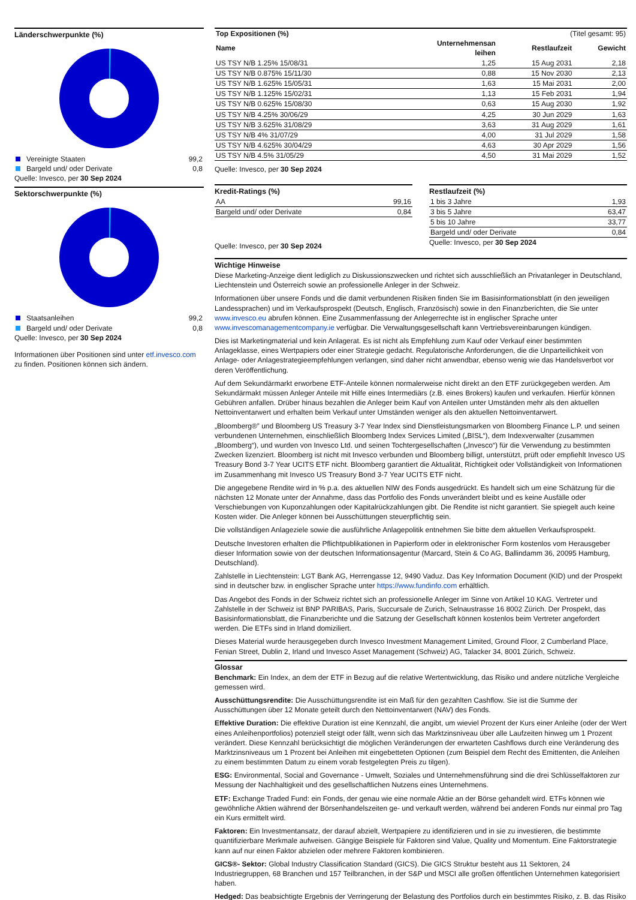Länderschwerpunkte (%)
| Vereinigte Staaten | 99,2 |
| Bargeld und/ oder Derivate | 0,8 |
Quelle: Invesco, per 30 Sep 2024
Sektorschwerpunkte (%)
| Staatsanleihen | 99,2 |
| Bargeld und/ oder Derivate | 0,8 |
Quelle: Invesco, per 30 Sep 2024
Informationen über Positionen sind unter etf.invesco.com zu finden. Positionen können sich ändern.
| Top Expositionen (%) | | (Titel gesamt: 95) | |
| Name | Unternehmensan leihen | Restlaufzeit | Gewicht |
| US TSY N/B 1.25% 15/08/31 | 1,25 | 15 Aug 2031 | 2,18 |
| US TSY N/B 0.875% 15/11/30 | 0,88 | 15 Nov 2030 | 2,13 |
| US TSY N/B 1.625% 15/05/31 | 1,63 | 15 Mai 2031 | 2,00 |
| US TSY N/B 1.125% 15/02/31 | 1,13 | 15 Feb 2031 | 1,94 |
| US TSY N/B 0.625% 15/08/30 | 0,63 | 15 Aug 2030 | 1,92 |
| US TSY N/B 4.25% 30/06/29 | 4,25 | 30 Jun 2029 | 1,63 |
| US TSY N/B 3.625% 31/08/29 | 3,63 | 31 Aug 2029 | 1,61 |
| US TSY N/B 4% 31/07/29 | 4,00 | 31 Jul 2029 | 1,58 |
| US TSY N/B 4.625% 30/04/29 | 4,63 | 30 Apr 2029 | 1,56 |
| US TSY N/B 4.5% 31/05/29 | 4,50 | 31 Mai 2029 | 1,52 |
Quelle: Invesco, per 30 Sep 2024
Kredit-Ratings (%)
| AA | 99,16 |
| Bargeld und/ oder Derivate | 0,84 |
Quelle: Invesco, per 30 Sep 2024
Restlaufzeit (%)
| 1 bis 3 Jahre | 1,93 |
| 3 bis 5 Jahre | 63,47 |
| 5 bis 10 Jahre | 33,77 |
| Bargeld und/ oder Derivate | 0,84 |
Quelle: Invesco, per 30 Sep 2024
Wichtige Hinweise
Diese Marketing-Anzeige dient lediglich zu Diskussionszwecken und richtet sich ausschließlich an Privatanleger in Deutschland, Liechtenstein und Österreich sowie an professionelle Anleger in der Schweiz.
Informationen über unsere Fonds und die damit verbundenen Risiken finden Sie im Basisinformationsblatt (in den jeweiligen Landessprachen) und im Verkaufsprospekt (Deutsch, Englisch, Französisch) sowie in den Finanzberichten, die Sie unter www.invesco.eu abrufen können. Eine Zusammenfassung der Anlegerrechte ist in englischer Sprache unter www.invescomanagementcompany.ie verfügbar. Die Verwaltungsgesellschaft kann Vertriebsvereinbarungen kündigen.
Dies ist Marketingmaterial und kein Anlagerat. Es ist nicht als Empfehlung zum Kauf oder Verkauf einer bestimmten Anlageklasse, eines Wertpapiers oder einer Strategie gedacht. Regulatorische Anforderungen, die die Unparteilichkeit von Anlage- oder Anlagestrategieempfehlungen verlangen, sind daher nicht anwendbar, ebenso wenig wie das Handelsverbot vor deren Veröffentlichung.
Auf dem Sekundärmarkt erworbene ETF-Anteile können normalerweise nicht direkt an den ETF zurückgegeben werden. Am Sekundärmakt müssen Anleger Anteile mit Hilfe eines Intermediärs (z.B. eines Brokers) kaufen und verkaufen. Hierfür können Gebühren anfallen. Drüber hinaus bezahlen die Anleger beim Kauf von Anteilen unter Umständen mehr als den aktuellen Nettoinventarwert und erhalten beim Verkauf unter Umständen weniger als den aktuellen Nettoinventarwert.
„Bloomberg®” und Bloomberg US Treasury 3-7 Year Index sind Dienstleistungsmarken von Bloomberg Finance L.P. und seinen verbundenen Unternehmen, einschließlich Bloomberg Index Services Limited („BISL“), dem Indexverwalter (zusammen „Bloomberg“), und wurden von Invesco Ltd. und seinen Tochtergesellschaften („Invesco“) für die Verwendung zu bestimmten Zwecken lizenziert. Bloomberg ist nicht mit Invesco verbunden und Bloomberg billigt, unterstützt, prüft oder empfiehlt Invesco US Treasury Bond 3-7 Year UCITS ETF nicht. Bloomberg garantiert die Aktualität, Richtigkeit oder Vollständigkeit von Informationen im Zusammenhang mit Invesco US Treasury Bond 3-7 Year UCITS ETF nicht.
Die angegebene Rendite wird in % p.a. des aktuellen NIW des Fonds ausgedrückt. Es handelt sich um eine Schätzung für die nächsten 12 Monate unter der Annahme, dass das Portfolio des Fonds unverändert bleibt und es keine Ausfälle oder Verschiebungen von Kuponzahlungen oder Kapitalrückzahlungen gibt. Die Rendite ist nicht garantiert. Sie spiegelt auch keine Kosten wider. Die Anleger können bei Ausschüttungen steuerpflichtig sein.
Die vollständigen Anlageziele sowie die ausführliche Anlagepolitik entnehmen Sie bitte dem aktuellen Verkaufsprospekt.
Deutsche Investoren erhalten die Pflichtpublikationen in Papierform oder in elektronischer Form kostenlos vom Herausgeber dieser Information sowie von der deutschen Informationsagentur (Marcard, Stein & Co AG, Ballindamm 36, 20095 Hamburg, Deutschland).
Zahlstelle in Liechtenstein: LGT Bank AG, Herrengasse 12, 9490 Vaduz. Das Key Information Document (KID) und der Prospekt sind in deutscher bzw. in englischer Sprache unter https://www.fundinfo.com erhältlich.
Das Angebot des Fonds in der Schweiz richtet sich an professionelle Anleger im Sinne von Artikel 10 KAG. Vertreter und Zahlstelle in der Schweiz ist BNP PARIBAS, Paris, Succursale de Zurich, Selnaustrasse 16 8002 Zürich. Der Prospekt, das Basisinformationsblatt, die Finanzberichte und die Satzung der Gesellschaft können kostenlos beim Vertreter angefordert werden. Die ETFs sind in Irland domiziliert.
Dieses Material wurde herausgegeben durch Invesco Investment Management Limited, Ground Floor, 2 Cumberland Place, Fenian Street, Dublin 2, Irland und Invesco Asset Management (Schweiz) AG, Talacker 34, 8001 Zürich, Schweiz.
Glossar
Benchmark: Ein Index, an dem der ETF in Bezug auf die relative Wertentwicklung, das Risiko und andere nützliche Vergleiche gemessen wird.
Ausschüttungsrendite: Die Ausschüttungsrendite ist ein Maß für den gezahlten Cashflow. Sie ist die Summe der Ausschüttungen über 12 Monate geteilt durch den Nettoinventarwert (NAV) des Fonds.
Effektive Duration: Die effektive Duration ist eine Kennzahl, die angibt, um wieviel Prozent der Kurs einer Anleihe (oder der Wert eines Anleihenportfolios) potenziell steigt oder fällt, wenn sich das Marktzinsniveau über alle Laufzeiten hinweg um 1 Prozent verändert. Diese Kennzahl berücksichtigt die möglichen Veränderungen der erwarteten Cashflows durch eine Veränderung des Marktzinsniveaus um 1 Prozent bei Anleihen mit eingebetteten Optionen (zum Beispiel dem Recht des Emittenten, die Anleihen zu einem bestimmten Datum zu einem vorab festgelegten Preis zu tilgen).
ESG: Environmental, Social and Governance - Umwelt, Soziales und Unternehmensführung sind die drei Schlüsselfaktoren zur Messung der Nachhaltigkeit und des gesellschaftlichen Nutzens eines Unternehmens.
ETF: Exchange Traded Fund: ein Fonds, der genau wie eine normale Aktie an der Börse gehandelt wird. ETFs können wie gewöhnliche Aktien während der Börsenhandelszeiten ge- und verkauft werden, während bei anderen Fonds nur einmal pro Tag ein Kurs ermittelt wird.
Faktoren: Ein Investmentansatz, der darauf abzielt, Wertpapiere zu identifizieren und in sie zu investieren, die bestimmte quantifizierbare Merkmale aufweisen. Gängige Beispiele für Faktoren sind Value, Quality und Momentum. Eine Faktorstrategie kann auf nur einen Faktor abzielen oder mehrere Faktoren kombinieren.
GICS®- Sektor: Global Industry Classification Standard (GICS). Die GICS Struktur besteht aus 11 Sektoren, 24 Industriegruppen, 68 Branchen und 157 Teilbranchen, in der S&P und MSCI alle großen öffentlichen Unternehmen kategorisiert haben.
Hedged: Das beabsichtigte Ergebnis der Verringerung der Belastung des Portfolios durch ein bestimmtes Risiko, z. B. das Risiko